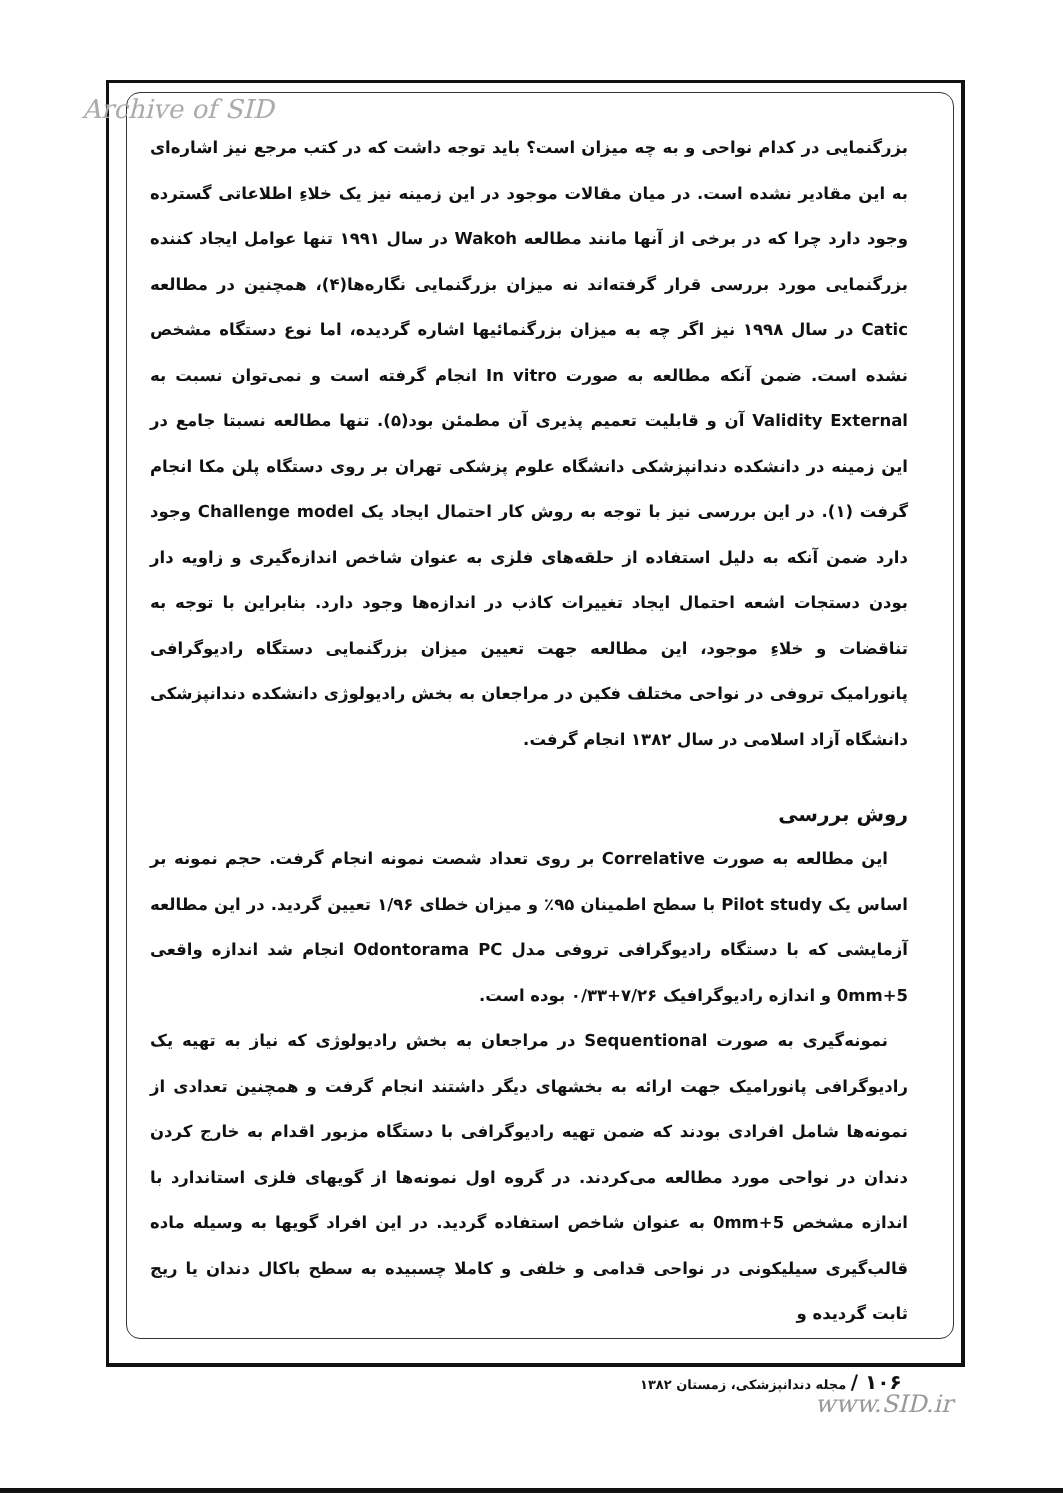Archive of SID
بزرگنمایی در کدام نواحی و به چه میزان است؟ باید توجه داشت که در کتب مرجع نیز اشاره‌ای به این مقادیر نشده است. در میان مقالات موجود در این زمینه نیز یک خلاءِ اطلاعاتی گسترده وجود دارد چرا که در برخی از آنها مانند مطالعه Wakoh در سال ۱۹۹۱ تنها عوامل ایجاد کننده بزرگنمایی مورد بررسی قرار گرفته‌اند نه میزان بزرگنمایی نگاره‌ها(۴)، همچنین در مطالعه Catic در سال ۱۹۹۸ نیز اگر چه به میزان بزرگنمائیها اشاره گردیده، اما نوع دستگاه مشخص نشده است. ضمن آنکه مطالعه به صورت In vitro انجام گرفته است و نمی‌توان نسبت به Validity External آن و قابلیت تعمیم پذیری آن مطمئن بود(۵). تنها مطالعه نسبتا جامع در این زمینه در دانشکده دندانپزشکی دانشگاه علوم پزشکی تهران بر روی دستگاه پلن مکا انجام گرفت (۱). در این بررسی نیز با توجه به روش کار احتمال ایجاد یک Challenge model وجود دارد ضمن آنکه به دلیل استفاده از حلقه‌های فلزی به عنوان شاخص اندازه‌گیری و زاویه دار بودن دستجات اشعه احتمال ایجاد تغییرات کاذب در اندازه‌ها وجود دارد. بنابراین با توجه به تناقضات و خلاءِ موجود، این مطالعه جهت تعیین میزان بزرگنمایی دستگاه رادیوگرافی پانورامیک تروفی در نواحی مختلف فکین در مراجعان به بخش رادیولوژی دانشکده دندانپزشکی دانشگاه آزاد اسلامی در سال ۱۳۸۲ انجام گرفت.
روش بررسی
این مطالعه به صورت Correlative بر روی تعداد شصت نمونه انجام گرفت. حجم نمونه بر اساس یک Pilot study با سطح اطمینان ۹۵٪ و میزان خطای ۱/۹۶ تعیین گردید. در این مطالعه آزمایشی که با دستگاه رادیوگرافی تروفی مدل Odontorama PC انجام شد اندازه واقعی 5+0mm و اندازه رادیوگرافیک ۷/۲۶+۰/۳۳ بوده است.
نمونه‌گیری به صورت Sequentional در مراجعان به بخش رادیولوژی که نیاز به تهیه یک رادیوگرافی پانورامیک جهت ارائه به بخشهای دیگر داشتند انجام گرفت و همچنین تعدادی از نمونه‌ها شامل افرادی بودند که ضمن تهیه رادیوگرافی با دستگاه مزبور اقدام به خارج کردن دندان در نواحی مورد مطالعه می‌کردند. در گروه اول نمونه‌ها از گویهای فلزی استاندارد با اندازه مشخص 5+0mm به عنوان شاخص استفاده گردید. در این افراد گویها به وسیله ماده قالب‌گیری سیلیکونی در نواحی قدامی و خلفی و کاملا چسبیده به سطح باکال دندان یا ریج ثابت گردیده و
۱۰۶ / مجله دندانپزشکی، زمستان ۱۳۸۲
www.SID.ir